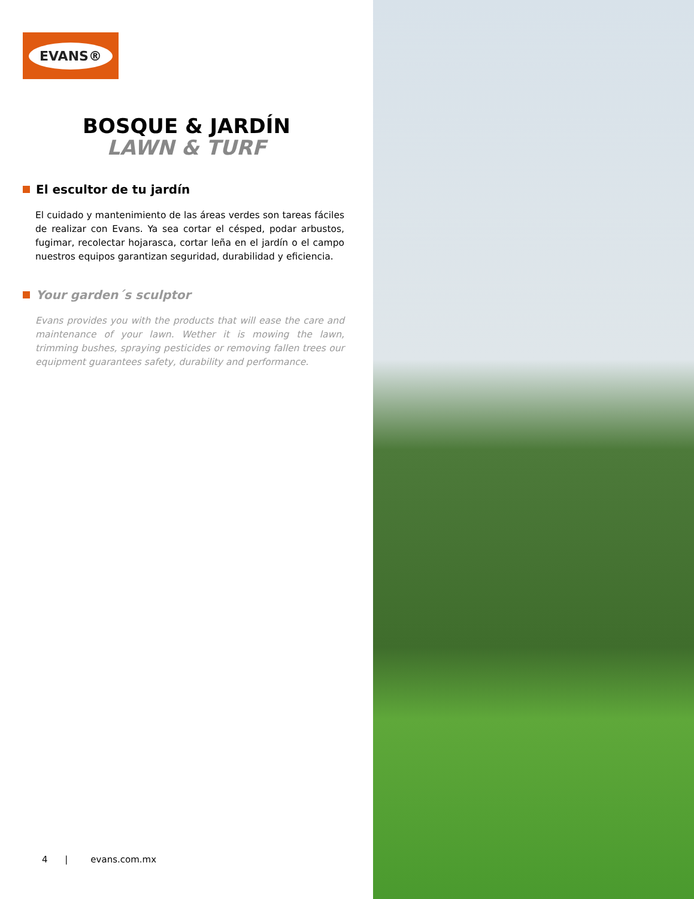EVANS®
BOSQUE & JARDÍN
LAWN & TURF
El escultor de tu jardín
El cuidado y mantenimiento de las áreas verdes son tareas fáciles de realizar con Evans. Ya sea cortar el césped, podar arbustos, fugimar, recolectar hojarasca, cortar leña en el jardín o el campo nuestros equipos garantizan seguridad, durabilidad y eficiencia.
Your garden´s sculptor
Evans provides you with the products that will ease the care and maintenance of your lawn. Wether it is mowing the lawn, trimming bushes, spraying pesticides or removing fallen trees our equipment guarantees safety, durability and performance.
4 | evans.com.mx